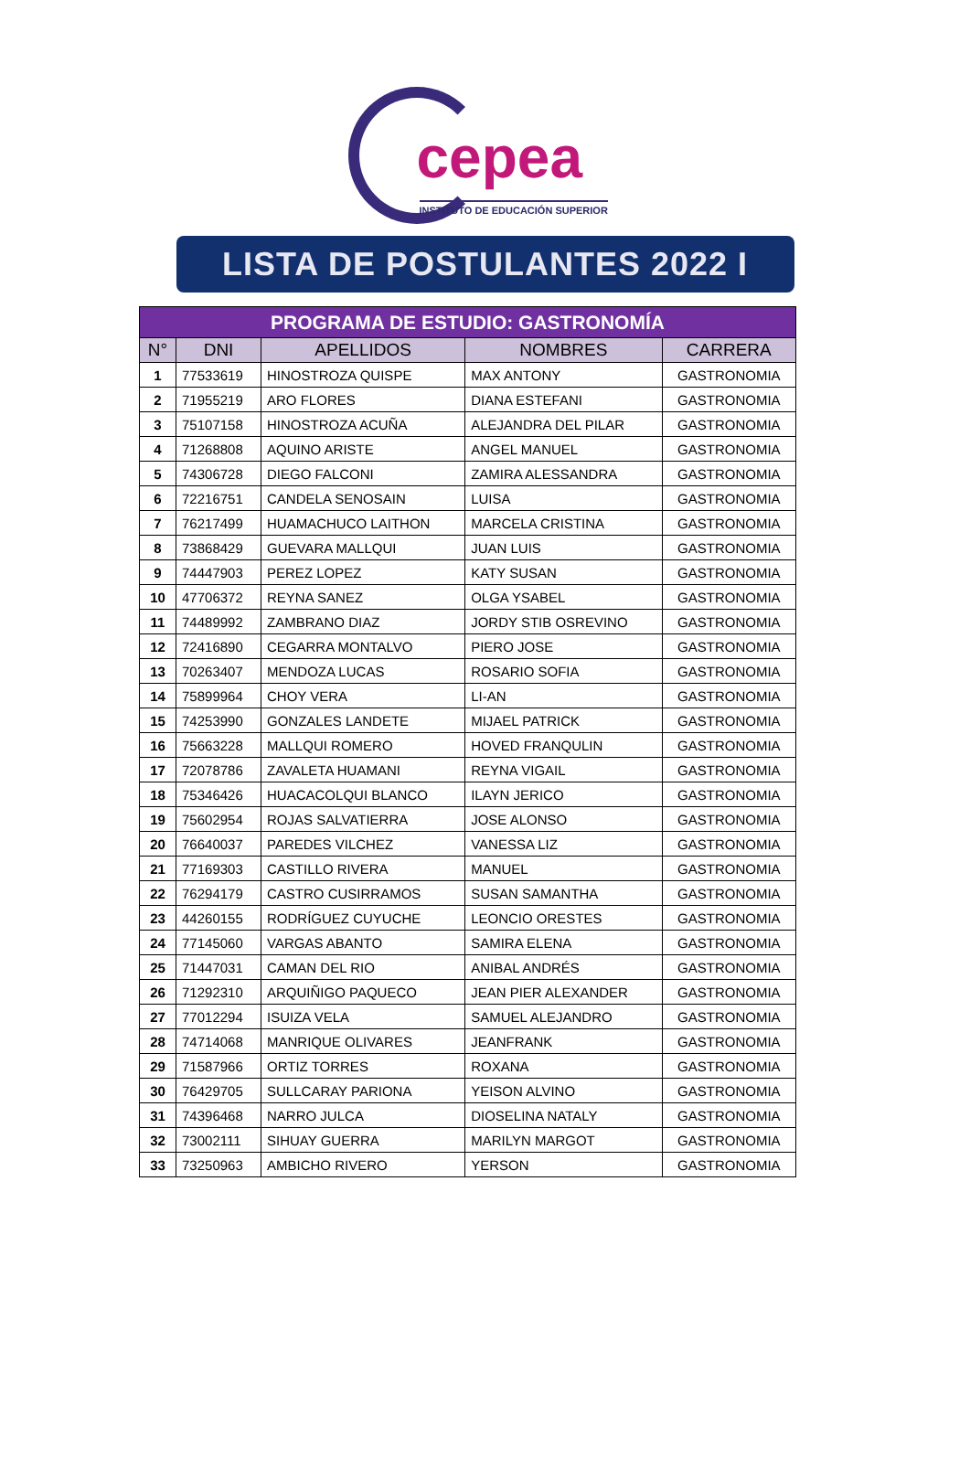cepea
INSTITUTO DE EDUCACIÓN SUPERIOR
LISTA DE POSTULANTES 2022 I
| PROGRAMA DE ESTUDIO: GASTRONOMÍA | | | | |
| --- | --- | --- | --- | --- |
| N° | DNI | APELLIDOS | NOMBRES | CARRERA |
| 1 | 77533619 | HINOSTROZA QUISPE | MAX ANTONY | GASTRONOMIA |
| 2 | 71955219 | ARO FLORES | DIANA ESTEFANI | GASTRONOMIA |
| 3 | 75107158 | HINOSTROZA ACUÑA | ALEJANDRA DEL PILAR | GASTRONOMIA |
| 4 | 71268808 | AQUINO ARISTE | ANGEL MANUEL | GASTRONOMIA |
| 5 | 74306728 | DIEGO FALCONI | ZAMIRA ALESSANDRA | GASTRONOMIA |
| 6 | 72216751 | CANDELA SENOSAIN | LUISA | GASTRONOMIA |
| 7 | 76217499 | HUAMACHUCO LAITHON | MARCELA CRISTINA | GASTRONOMIA |
| 8 | 73868429 | GUEVARA MALLQUI | JUAN LUIS | GASTRONOMIA |
| 9 | 74447903 | PEREZ LOPEZ | KATY SUSAN | GASTRONOMIA |
| 10 | 47706372 | REYNA SANEZ | OLGA YSABEL | GASTRONOMIA |
| 11 | 74489992 | ZAMBRANO DIAZ | JORDY STIB OSREVINO | GASTRONOMIA |
| 12 | 72416890 | CEGARRA MONTALVO | PIERO JOSE | GASTRONOMIA |
| 13 | 70263407 | MENDOZA LUCAS | ROSARIO SOFIA | GASTRONOMIA |
| 14 | 75899964 | CHOY VERA | LI-AN | GASTRONOMIA |
| 15 | 74253990 | GONZALES LANDETE | MIJAEL PATRICK | GASTRONOMIA |
| 16 | 75663228 | MALLQUI ROMERO | HOVED FRANQULIN | GASTRONOMIA |
| 17 | 72078786 | ZAVALETA HUAMANI | REYNA VIGAIL | GASTRONOMIA |
| 18 | 75346426 | HUACACOLQUI BLANCO | ILAYN JERICO | GASTRONOMIA |
| 19 | 75602954 | ROJAS SALVATIERRA | JOSE ALONSO | GASTRONOMIA |
| 20 | 76640037 | PAREDES VILCHEZ | VANESSA LIZ | GASTRONOMIA |
| 21 | 77169303 | CASTILLO RIVERA | MANUEL | GASTRONOMIA |
| 22 | 76294179 | CASTRO CUSIRRAMOS | SUSAN SAMANTHA | GASTRONOMIA |
| 23 | 44260155 | RODRÍGUEZ CUYUCHE | LEONCIO ORESTES | GASTRONOMIA |
| 24 | 77145060 | VARGAS ABANTO | SAMIRA ELENA | GASTRONOMIA |
| 25 | 71447031 | CAMAN DEL RIO | ANIBAL ANDRÉS | GASTRONOMIA |
| 26 | 71292310 | ARQUIÑIGO PAQUECO | JEAN PIER ALEXANDER | GASTRONOMIA |
| 27 | 77012294 | ISUIZA VELA | SAMUEL ALEJANDRO | GASTRONOMIA |
| 28 | 74714068 | MANRIQUE OLIVARES | JEANFRANK | GASTRONOMIA |
| 29 | 71587966 | ORTIZ TORRES | ROXANA | GASTRONOMIA |
| 30 | 76429705 | SULLCARAY PARIONA | YEISON ALVINO | GASTRONOMIA |
| 31 | 74396468 | NARRO JULCA | DIOSELINA NATALY | GASTRONOMIA |
| 32 | 73002111 | SIHUAY GUERRA | MARILYN MARGOT | GASTRONOMIA |
| 33 | 73250963 | AMBICHO RIVERO | YERSON | GASTRONOMIA |